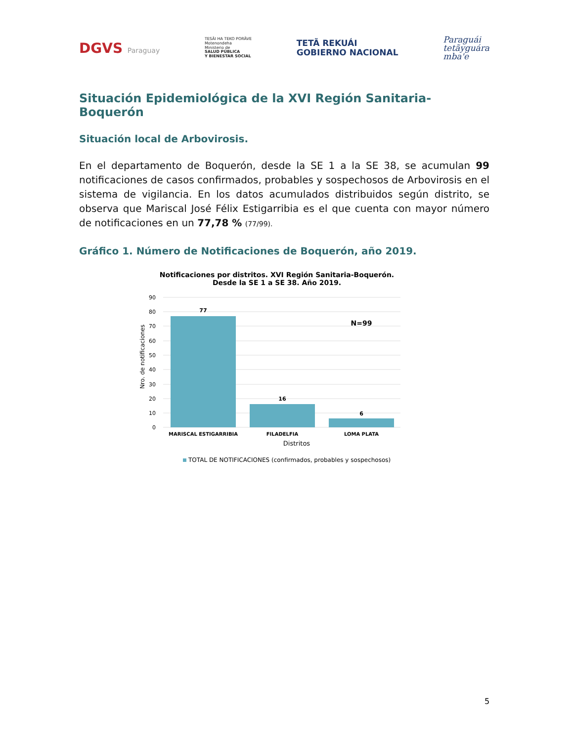DGVS Paraguay
TESÃI HA TEKO PORÃVE
Motenondeha
Ministerio de
SALUD PÚBLICA
Y BIENESTAR SOCIAL
TETÃ REKUÁI
GOBIERNO NACIONAL
Paraguái
tetãyguára
mba'e
Situación Epidemiológica de la XVI Región Sanitaria-Boquerón
Situación local de Arbovirosis.
En el departamento de Boquerón, desde la SE 1 a la SE 38, se acumulan 99 notificaciones de casos confirmados, probables y sospechosos de Arbovirosis en el sistema de vigilancia. En los datos acumulados distribuidos según distrito, se observa que Mariscal José Félix Estigarribia es el que cuenta con mayor número de notificaciones en un 77,78 % (77/99).
Gráfico 1. Número de Notificaciones de Boquerón, año 2019.
Notificaciones por distritos. XVI Región Sanitaria-Boquerón.
Desde la SE 1 a SE 38. Año 2019.
Nro. de notificaciones
90
80
70
60
50
40
30
20
10
0
77
16
6
N=99
MARISCAL ESTIGARRIBIA
FILADELFIA
LOMA PLATA
Distritos
TOTAL DE NOTIFICACIONES (confirmados, probables y sospechosos)
5